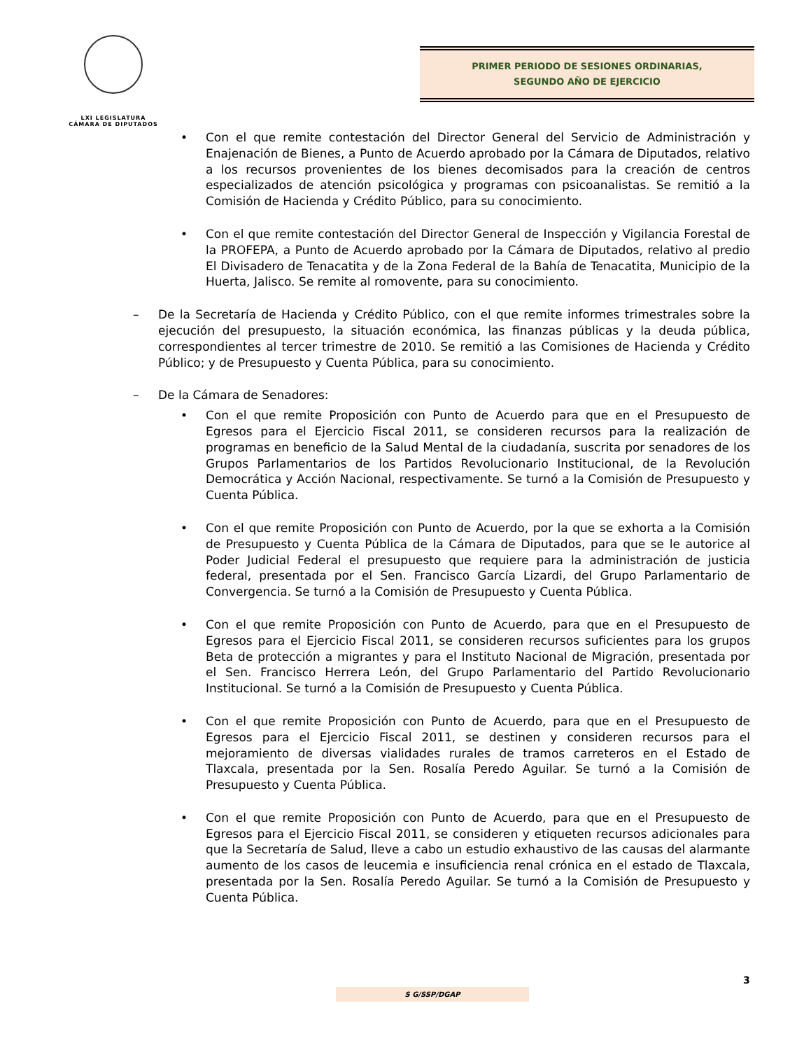LXI LEGISLATURA
CÁMARA DE DIPUTADOS
PRIMER PERIODO DE SESIONES ORDINARIAS,
SEGUNDO AÑO DE EJERCICIO
• Con el que remite contestación del Director General del Servicio de Administración y Enajenación de Bienes, a Punto de Acuerdo aprobado por la Cámara de Diputados, relativo a los recursos provenientes de los bienes decomisados para la creación de centros especializados de atención psicológica y programas con psicoanalistas. Se remitió a la Comisión de Hacienda y Crédito Público, para su conocimiento.
• Con el que remite contestación del Director General de Inspección y Vigilancia Forestal de la PROFEPA, a Punto de Acuerdo aprobado por la Cámara de Diputados, relativo al predio El Divisadero de Tenacatita y de la Zona Federal de la Bahía de Tenacatita, Municipio de la Huerta, Jalisco. Se remite al romovente, para su conocimiento.
– De la Secretaría de Hacienda y Crédito Público, con el que remite informes trimestrales sobre la ejecución del presupuesto, la situación económica, las finanzas públicas y la deuda pública, correspondientes al tercer trimestre de 2010. Se remitió a las Comisiones de Hacienda y Crédito Público; y de Presupuesto y Cuenta Pública, para su conocimiento.
– De la Cámara de Senadores:
• Con el que remite Proposición con Punto de Acuerdo para que en el Presupuesto de Egresos para el Ejercicio Fiscal 2011, se consideren recursos para la realización de programas en beneficio de la Salud Mental de la ciudadanía, suscrita por senadores de los Grupos Parlamentarios de los Partidos Revolucionario Institucional, de la Revolución Democrática y Acción Nacional, respectivamente. Se turnó a la Comisión de Presupuesto y Cuenta Pública.
• Con el que remite Proposición con Punto de Acuerdo, por la que se exhorta a la Comisión de Presupuesto y Cuenta Pública de la Cámara de Diputados, para que se le autorice al Poder Judicial Federal el presupuesto que requiere para la administración de justicia federal, presentada por el Sen. Francisco García Lizardi, del Grupo Parlamentario de Convergencia. Se turnó a la Comisión de Presupuesto y Cuenta Pública.
• Con el que remite Proposición con Punto de Acuerdo, para que en el Presupuesto de Egresos para el Ejercicio Fiscal 2011, se consideren recursos suficientes para los grupos Beta de protección a migrantes y para el Instituto Nacional de Migración, presentada por el Sen. Francisco Herrera León, del Grupo Parlamentario del Partido Revolucionario Institucional. Se turnó a la Comisión de Presupuesto y Cuenta Pública.
• Con el que remite Proposición con Punto de Acuerdo, para que en el Presupuesto de Egresos para el Ejercicio Fiscal 2011, se destinen y consideren recursos para el mejoramiento de diversas vialidades rurales de tramos carreteros en el Estado de Tlaxcala, presentada por la Sen. Rosalía Peredo Aguilar. Se turnó a la Comisión de Presupuesto y Cuenta Pública.
• Con el que remite Proposición con Punto de Acuerdo, para que en el Presupuesto de Egresos para el Ejercicio Fiscal 2011, se consideren y etiqueten recursos adicionales para que la Secretaría de Salud, lleve a cabo un estudio exhaustivo de las causas del alarmante aumento de los casos de leucemia e insuficiencia renal crónica en el estado de Tlaxcala, presentada por la Sen. Rosalía Peredo Aguilar. Se turnó a la Comisión de Presupuesto y Cuenta Pública.
3
S G/SSP/DGAP